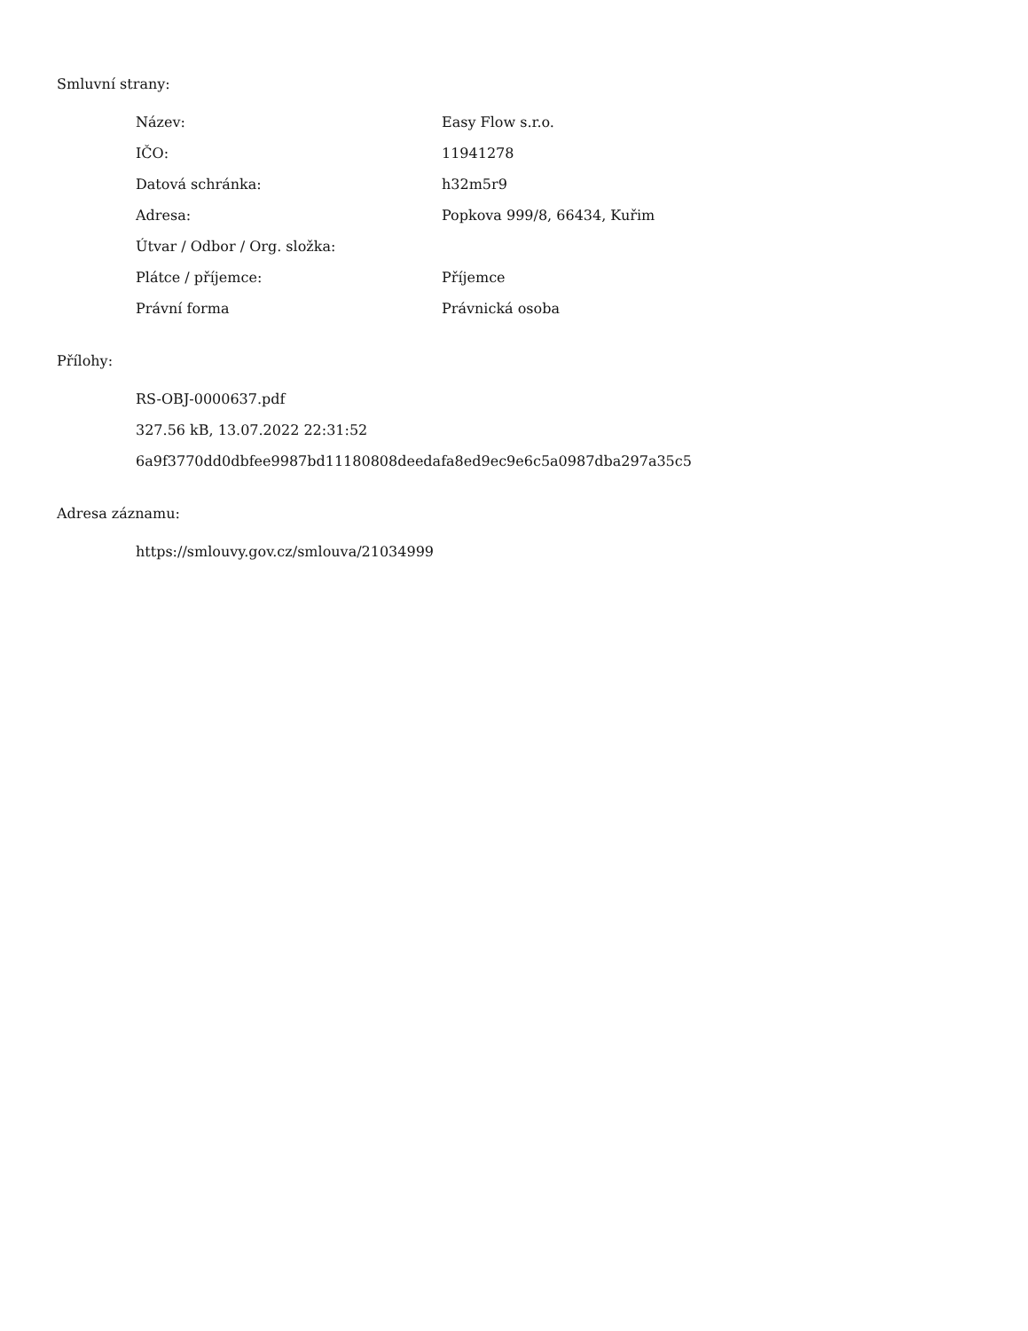Smluvní strany:
| Název: | Easy Flow s.r.o. |
| IČO: | 11941278 |
| Datová schránka: | h32m5r9 |
| Adresa: | Popkova 999/8, 66434, Kuřim |
| Útvar / Odbor / Org. složka: | |
| Plátce / příjemce: | Příjemce |
| Právní forma | Právnická osoba |
Přílohy:
RS-OBJ-0000637.pdf
327.56 kB, 13.07.2022 22:31:52
6a9f3770dd0dbfee9987bd11180808deedafa8ed9ec9e6c5a0987dba297a35c5
Adresa záznamu:
https://smlouvy.gov.cz/smlouva/21034999